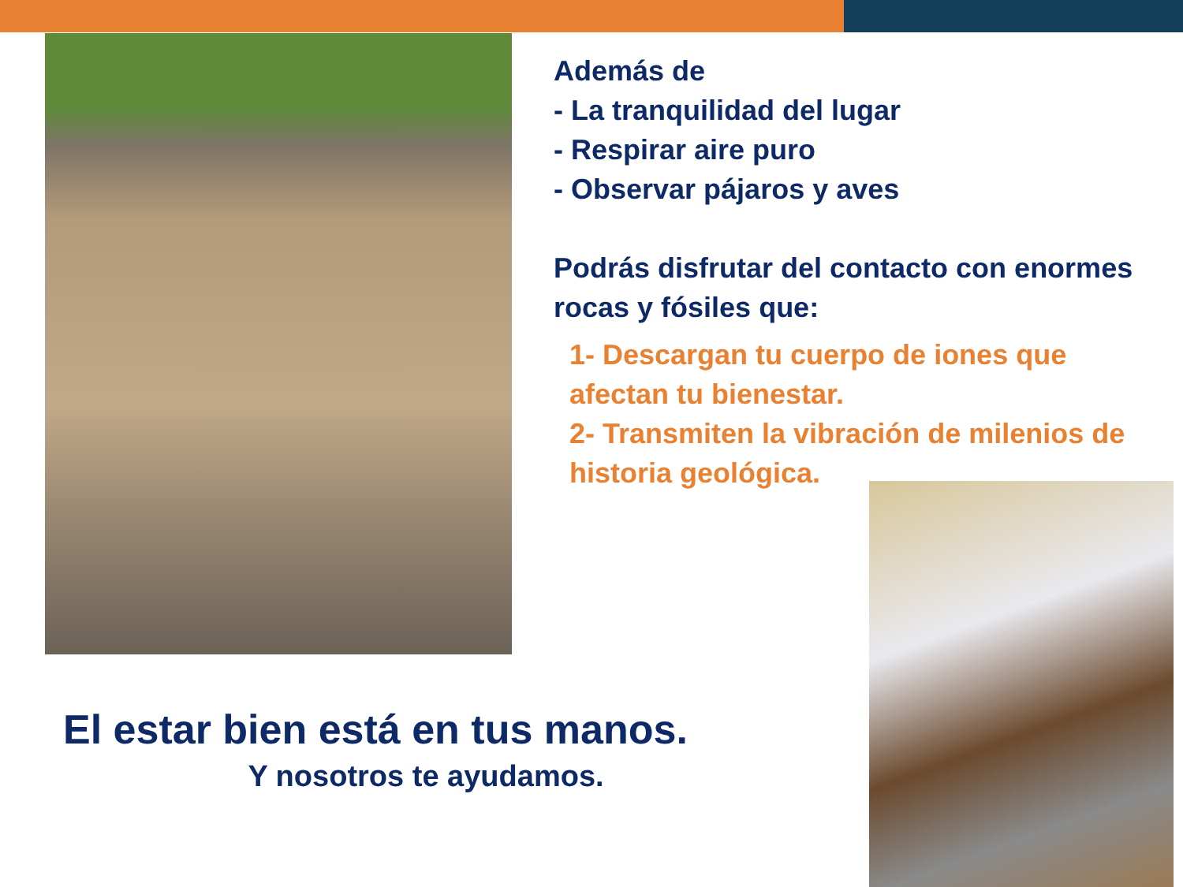Además de
- La tranquilidad del lugar
- Respirar aire puro
- Observar pájaros y aves
Podrás disfrutar del contacto con enormes rocas y fósiles que:
1- Descargan tu cuerpo de iones que afectan tu bienestar.
2- Transmiten la vibración de milenios de historia geológica.
El estar bien está en tus manos.
Y nosotros te ayudamos.